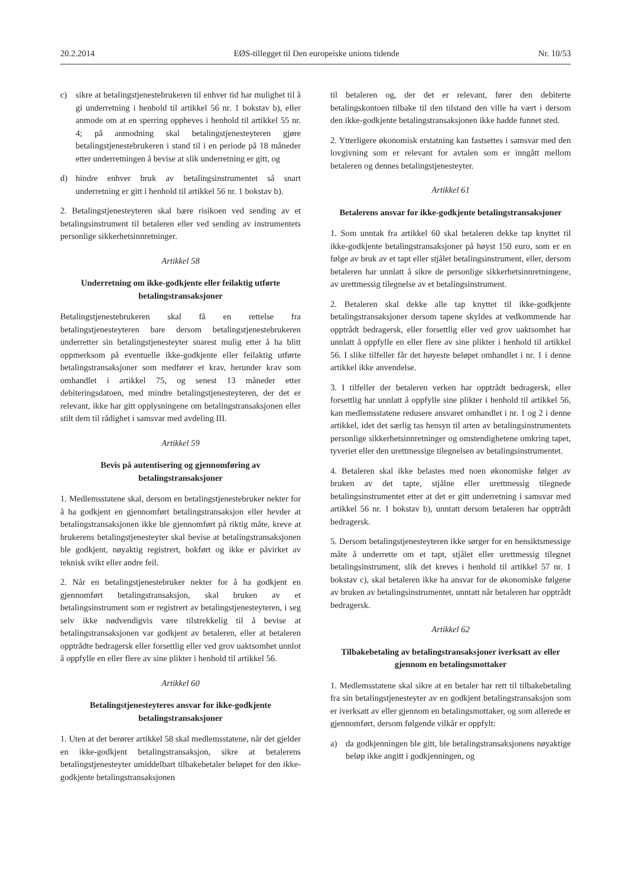20.2.2014 EØS-tillegget til Den europeiske unions tidende Nr. 10/53
c) sikre at betalingstjenestebrukeren til enhver tid har mulighet til å gi underretning i henhold til artikkel 56 nr. 1 bokstav b), eller anmode om at en sperring oppheves i henhold til artikkel 55 nr. 4; på anmodning skal betalingstjenesteyteren gjøre betalingstjenestebrukeren i stand til i en periode på 18 måneder etter underretningen å bevise at slik underretning er gitt, og
d) hindre enhver bruk av betalingsinstrumentet så snart underretning er gitt i henhold til artikkel 56 nr. 1 bokstav b).
2. Betalingstjenesteyteren skal bære risikoen ved sending av et betalingsinstrument til betaleren eller ved sending av instrumentets personlige sikkerhetsinnretninger.
Artikkel 58
Underretning om ikke-godkjente eller feilaktig utførte betalingstransaksjoner
Betalingstjenestebrukeren skal få en rettelse fra betalingstjenesteyteren bare dersom betalingstjenestebrukeren underretter sin betalingstjenesteyter snarest mulig etter å ha blitt oppmerksom på eventuelle ikke-godkjente eller feilaktig utførte betalingstransaksjoner som medfører et krav, herunder krav som omhandlet i artikkel 75, og senest 13 måneder etter debiteringsdatoen, med mindre betalingstjenesteyteren, der det er relevant, ikke har gitt opplysningene om betalingstransaksjonen eller stilt dem til rådighet i samsvar med avdeling III.
Artikkel 59
Bevis på autentisering og gjennomføring av betalingstransaksjoner
1. Medlemsstatene skal, dersom en betalingstjenestebruker nekter for å ha godkjent en gjennomført betalingstransaksjon eller hevder at betalingstransaksjonen ikke ble gjennomført på riktig måte, kreve at brukerens betalingstjenesteyter skal bevise at betalingstransaksjonen ble godkjent, nøyaktig registrert, bokført og ikke er påvirket av teknisk svikt eller andre feil.
2. Når en betalingstjenestebruker nekter for å ha godkjent en gjennomført betalingstransaksjon, skal bruken av et betalingsinstrument som er registrert av betalingstjenesteyteren, i seg selv ikke nødvendigvis være tilstrekkelig til å bevise at betalingstransaksjonen var godkjent av betaleren, eller at betaleren opptrådte bedragersk eller forsettlig eller ved grov uaktsomhet unnlot å oppfylle en eller flere av sine plikter i henhold til artikkel 56.
Artikkel 60
Betalingstjenesteyteres ansvar for ikke-godkjente betalingstransaksjoner
1. Uten at det berører artikkel 58 skal medlemsstatene, når det gjelder en ikke-godkjent betalingstransaksjon, sikre at betalerens betalingstjenesteyter umiddelbart tilbakebetaler beløpet for den ikke-godkjente betalingstransaksjonen
til betaleren og, der det er relevant, fører den debiterte betalingskontoen tilbake til den tilstand den ville ha vært i dersom den ikke-godkjente betalingstransaksjonen ikke hadde funnet sted.
2. Ytterligere økonomisk erstatning kan fastsettes i samsvar med den lovgivning som er relevant for avtalen som er inngått mellom betaleren og dennes betalingstjenesteyter.
Artikkel 61
Betalerens ansvar for ikke-godkjente betalingstransaksjoner
1. Som unntak fra artikkel 60 skal betaleren dekke tap knyttet til ikke-godkjente betalingstransaksjoner på høyst 150 euro, som er en følge av bruk av et tapt eller stjålet betalingsinstrument, eller, dersom betaleren har unnlatt å sikre de personlige sikkerhetsinnretningene, av urettmessig tilegnelse av et betalingsinstrument.
2. Betaleren skal dekke alle tap knyttet til ikke-godkjente betalingstransaksjoner dersom tapene skyldes at vedkommende har opptrådt bedragersk, eller forsettlig eller ved grov uaktsomhet har unnlatt å oppfylle en eller flere av sine plikter i henhold til artikkel 56. I slike tilfeller får det høyeste beløpet omhandlet i nr. 1 i denne artikkel ikke anvendelse.
3. I tilfeller der betaleren verken har opptrådt bedragersk, eller forsettlig har unnlatt å oppfylle sine plikter i henhold til artikkel 56, kan medlemsstatene redusere ansvaret omhandlet i nr. 1 og 2 i denne artikkel, idet det særlig tas hensyn til arten av betalingsinstrumentets personlige sikkerhetsinnretninger og omstendighetene omkring tapet, tyveriet eller den urettmessige tilegnelsen av betalingsinstrumentet.
4. Betaleren skal ikke belastes med noen økonomiske følger av bruken av det tapte, stjålne eller urettmessig tilegnede betalingsinstrumentet etter at det er gitt underretning i samsvar med artikkel 56 nr. 1 bokstav b), unntatt dersom betaleren har opptrådt bedragersk.
5. Dersom betalingstjenesteyteren ikke sørger for en hensiktsmessige måte å underrette om et tapt, stjålet eller urettmessig tilegnet betalingsinstrument, slik det kreves i henhold til artikkel 57 nr. 1 bokstav c), skal betaleren ikke ha ansvar for de økonomiske følgene av bruken av betalingsinstrumentet, unntatt når betaleren har opptrådt bedragersk.
Artikkel 62
Tilbakebetaling av betalingstransaksjoner iverksatt av eller gjennom en betalingsmottaker
1. Medlemsstatene skal sikre at en betaler har rett til tilbakebetaling fra sin betalingstjenesteyter av en godkjent betalingstransaksjon som er iverksatt av eller gjennom en betalingsmottaker, og som allerede er gjennomført, dersom følgende vilkår er oppfylt:
a) da godkjenningen ble gitt, ble betalingstransaksjonens nøyaktige beløp ikke angitt i godkjenningen, og